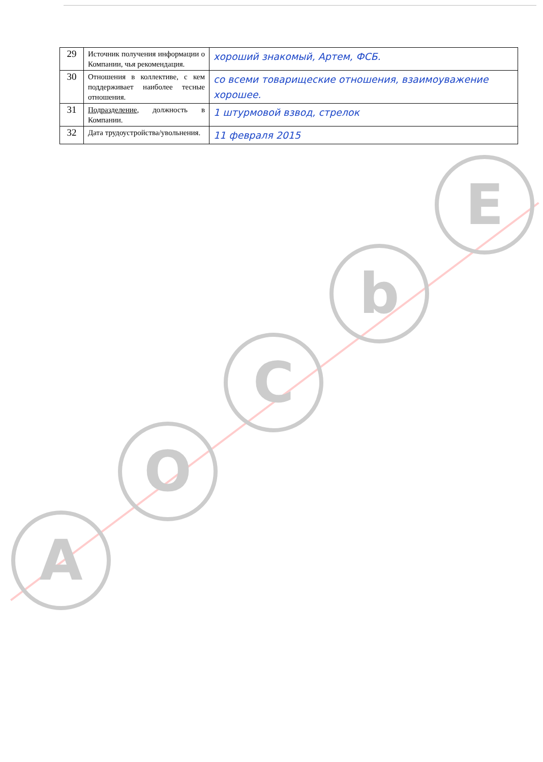| 29 | Источник получения информации о Компании, чья рекомендация. | хороший знакомый, Артем, ФСБ. |
| 30 | Отношения в коллективе, с кем поддерживает наиболее тесные отношения. | со всеми товарищеские отношения, взаимоуважение хорошее. |
| 31 | Подразделение , должность в Компании. | 1 штурмовой взвод, стрелок |
| 32 | Дата трудоустройства/увольнения. | 11 февраля 2015 |
A
O
C
b
E